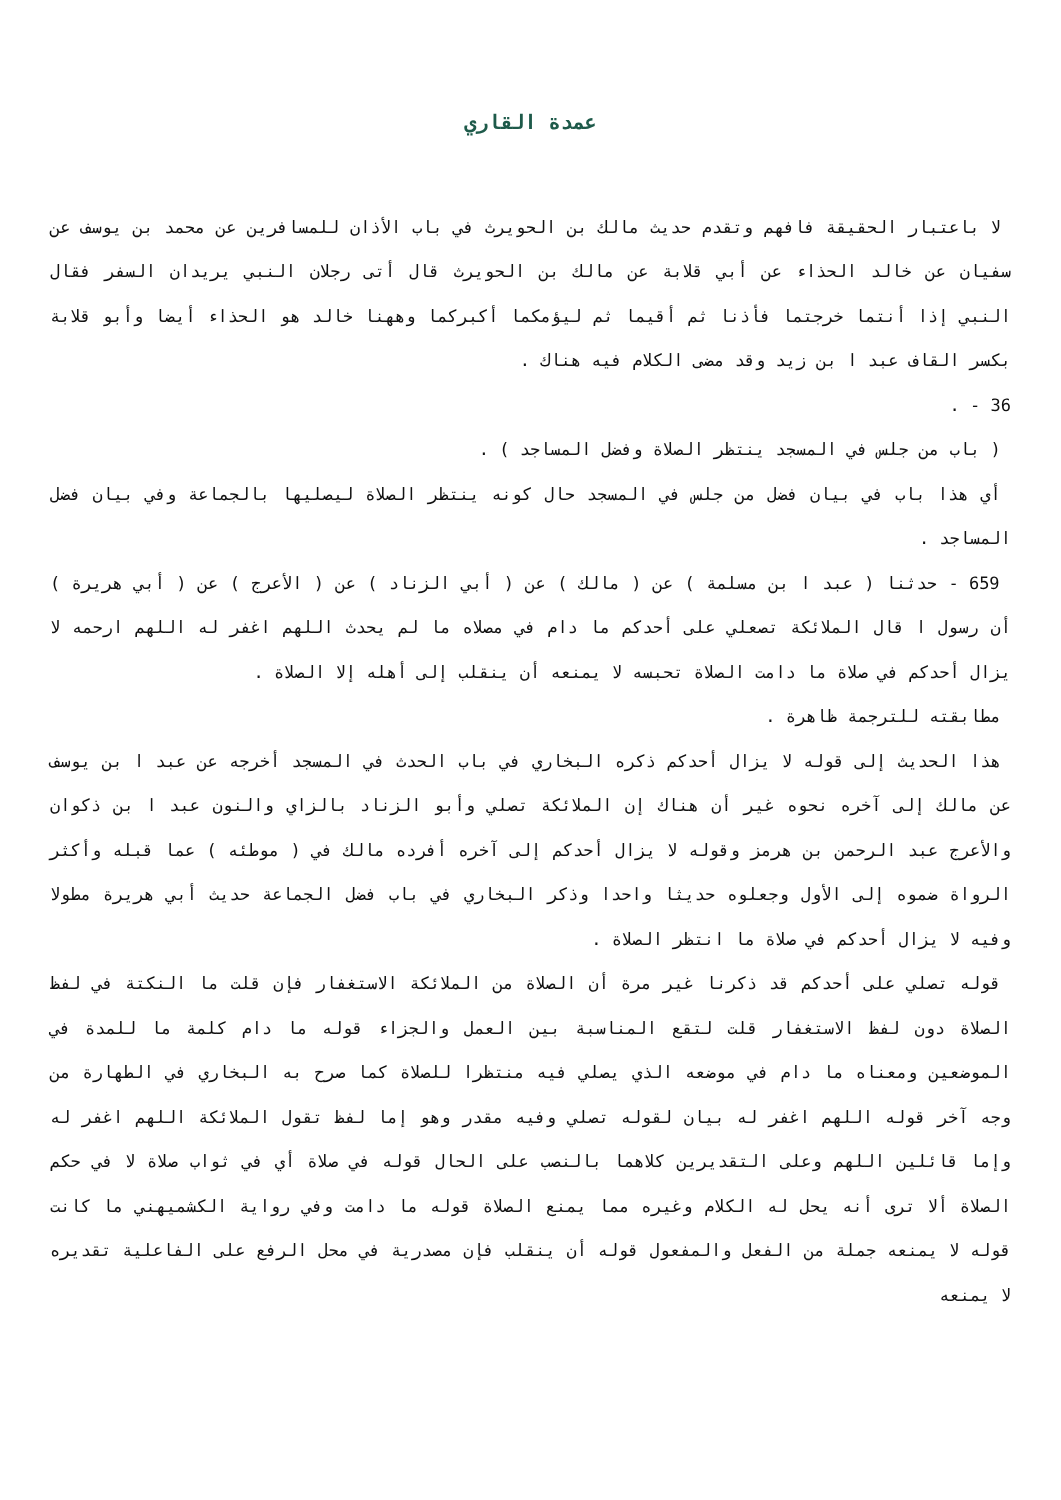عمدة القاري
لا باعتبار الحقيقة فافهم وتقدم حديث مالك بن الحويرث في باب الأذان للمسافرين عن محمد بن يوسف عن سفيان عن خالد الحذاء عن أبي قلابة عن مالك بن الحويرث قال أتى رجلان النبي يريدان السفر فقال النبي إذا أنتما خرجتما فأذنا ثم أقيما ثم ليؤمكما أكبركما وههنا خالد هو الحذاء أيضا وأبو قلابة بكسر القاف عبد ا بن زيد وقد مضى الكلام فيه هناك .
36 - .
( باب من جلس في المسجد ينتظر الصلاة وفضل المساجد ) .
أي هذا باب في بيان فضل من جلس في المسجد حال كونه ينتظر الصلاة ليصليها بالجماعة وفي بيان فضل المساجد .
659 - حدثنا ( عبد ا بن مسلمة ) عن ( مالك ) عن ( أبي الزناد ) عن ( الأعرج ) عن ( أبي هريرة ) أن رسول ا قال الملائكة تصعلي على أحدكم ما دام في مصلاه ما لم يحدث اللهم اغفر له اللهم ارحمه لا يزال أحدكم في صلاة ما دامت الصلاة تحبسه لا يمنعه أن ينقلب إلى أهله إلا الصلاة .
مطابقته للترجمة ظاهرة .
هذا الحديث إلى قوله لا يزال أحدكم ذكره البخاري في باب الحدث في المسجد أخرجه عن عبد ا بن يوسف عن مالك إلى آخره نحوه غير أن هناك إن الملائكة تصلي وأبو الزناد بالزاي والنون عبد ا بن ذكوان والأعرج عبد الرحمن بن هرمز وقوله لا يزال أحدكم إلى آخره أفرده مالك في ( موطئه ) عما قبله وأكثر الرواة ضموه إلى الأول وجعلوه حديثا واحدا وذكر البخاري في باب فضل الجماعة حديث أبي هريرة مطولا وفيه لا يزال أحدكم في صلاة ما انتظر الصلاة .
قوله تصلي على أحدكم قد ذكرنا غير مرة أن الصلاة من الملائكة الاستغفار فإن قلت ما النكتة في لفظ الصلاة دون لفظ الاستغفار قلت لتقع المناسبة بين العمل والجزاء قوله ما دام كلمة ما للمدة في الموضعين ومعناه ما دام في موضعه الذي يصلي فيه منتظرا للصلاة كما صرح به البخاري في الطهارة من وجه آخر قوله اللهم اغفر له بيان لقوله تصلي وفيه مقدر وهو إما لفظ تقول الملائكة اللهم اغفر له وإما قائلين اللهم وعلى التقديرين كلاهما بالنصب على الحال قوله في صلاة أي في ثواب صلاة لا في حكم الصلاة ألا ترى أنه يحل له الكلام وغيره مما يمنع الصلاة قوله ما دامت وفي رواية الكشميهني ما كانت قوله لا يمنعه جملة من الفعل والمفعول قوله أن ينقلب فإن مصدرية في محل الرفع على الفاعلية تقديره لا يمنعه